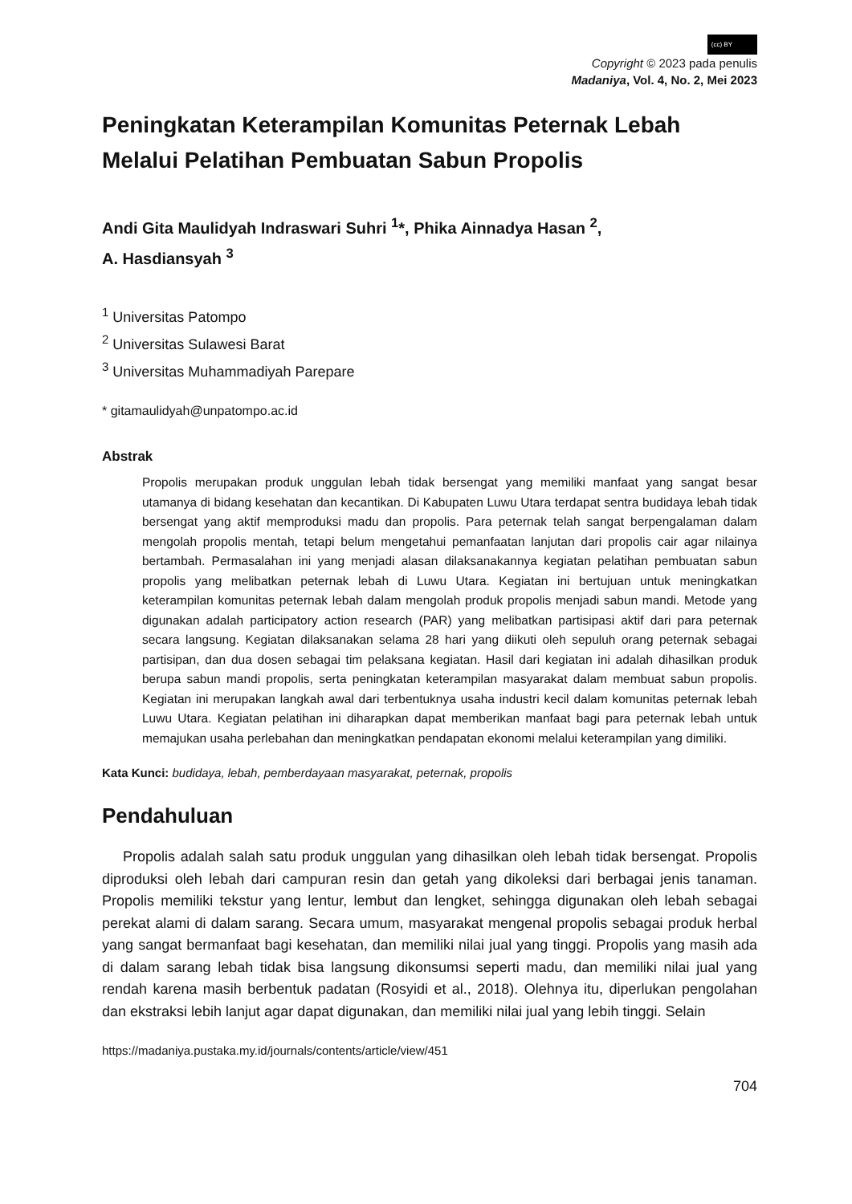(cc) BY
Copyright © 2023 pada penulis
Madaniya, Vol. 4, No. 2, Mei 2023
Peningkatan Keterampilan Komunitas Peternak Lebah Melalui Pelatihan Pembuatan Sabun Propolis
Andi Gita Maulidyah Indraswari Suhri <sup>1</sup>*, Phika Ainnadya Hasan <sup>2</sup>,
A. Hasdiansyah <sup>3</sup>
<sup>1</sup> Universitas Patompo
<sup>2</sup> Universitas Sulawesi Barat
<sup>3</sup> Universitas Muhammadiyah Parepare
* gitamaulidyah@unpatompo.ac.id
Abstrak
Propolis merupakan produk unggulan lebah tidak bersengat yang memiliki manfaat yang sangat besar utamanya di bidang kesehatan dan kecantikan. Di Kabupaten Luwu Utara terdapat sentra budidaya lebah tidak bersengat yang aktif memproduksi madu dan propolis. Para peternak telah sangat berpengalaman dalam mengolah propolis mentah, tetapi belum mengetahui pemanfaatan lanjutan dari propolis cair agar nilainya bertambah. Permasalahan ini yang menjadi alasan dilaksanakannya kegiatan pelatihan pembuatan sabun propolis yang melibatkan peternak lebah di Luwu Utara. Kegiatan ini bertujuan untuk meningkatkan keterampilan komunitas peternak lebah dalam mengolah produk propolis menjadi sabun mandi. Metode yang digunakan adalah participatory action research (PAR) yang melibatkan partisipasi aktif dari para peternak secara langsung. Kegiatan dilaksanakan selama 28 hari yang diikuti oleh sepuluh orang peternak sebagai partisipan, dan dua dosen sebagai tim pelaksana kegiatan. Hasil dari kegiatan ini adalah dihasilkan produk berupa sabun mandi propolis, serta peningkatan keterampilan masyarakat dalam membuat sabun propolis. Kegiatan ini merupakan langkah awal dari terbentuknya usaha industri kecil dalam komunitas peternak lebah Luwu Utara. Kegiatan pelatihan ini diharapkan dapat memberikan manfaat bagi para peternak lebah untuk memajukan usaha perlebahan dan meningkatkan pendapatan ekonomi melalui keterampilan yang dimiliki.
Kata Kunci: budidaya, lebah, pemberdayaan masyarakat, peternak, propolis
Pendahuluan
Propolis adalah salah satu produk unggulan yang dihasilkan oleh lebah tidak bersengat. Propolis diproduksi oleh lebah dari campuran resin dan getah yang dikoleksi dari berbagai jenis tanaman. Propolis memiliki tekstur yang lentur, lembut dan lengket, sehingga digunakan oleh lebah sebagai perekat alami di dalam sarang. Secara umum, masyarakat mengenal propolis sebagai produk herbal yang sangat bermanfaat bagi kesehatan, dan memiliki nilai jual yang tinggi. Propolis yang masih ada di dalam sarang lebah tidak bisa langsung dikonsumsi seperti madu, dan memiliki nilai jual yang rendah karena masih berbentuk padatan (Rosyidi et al., 2018). Olehnya itu, diperlukan pengolahan dan ekstraksi lebih lanjut agar dapat digunakan, dan memiliki nilai jual yang lebih tinggi. Selain
https://madaniya.pustaka.my.id/journals/contents/article/view/451
704